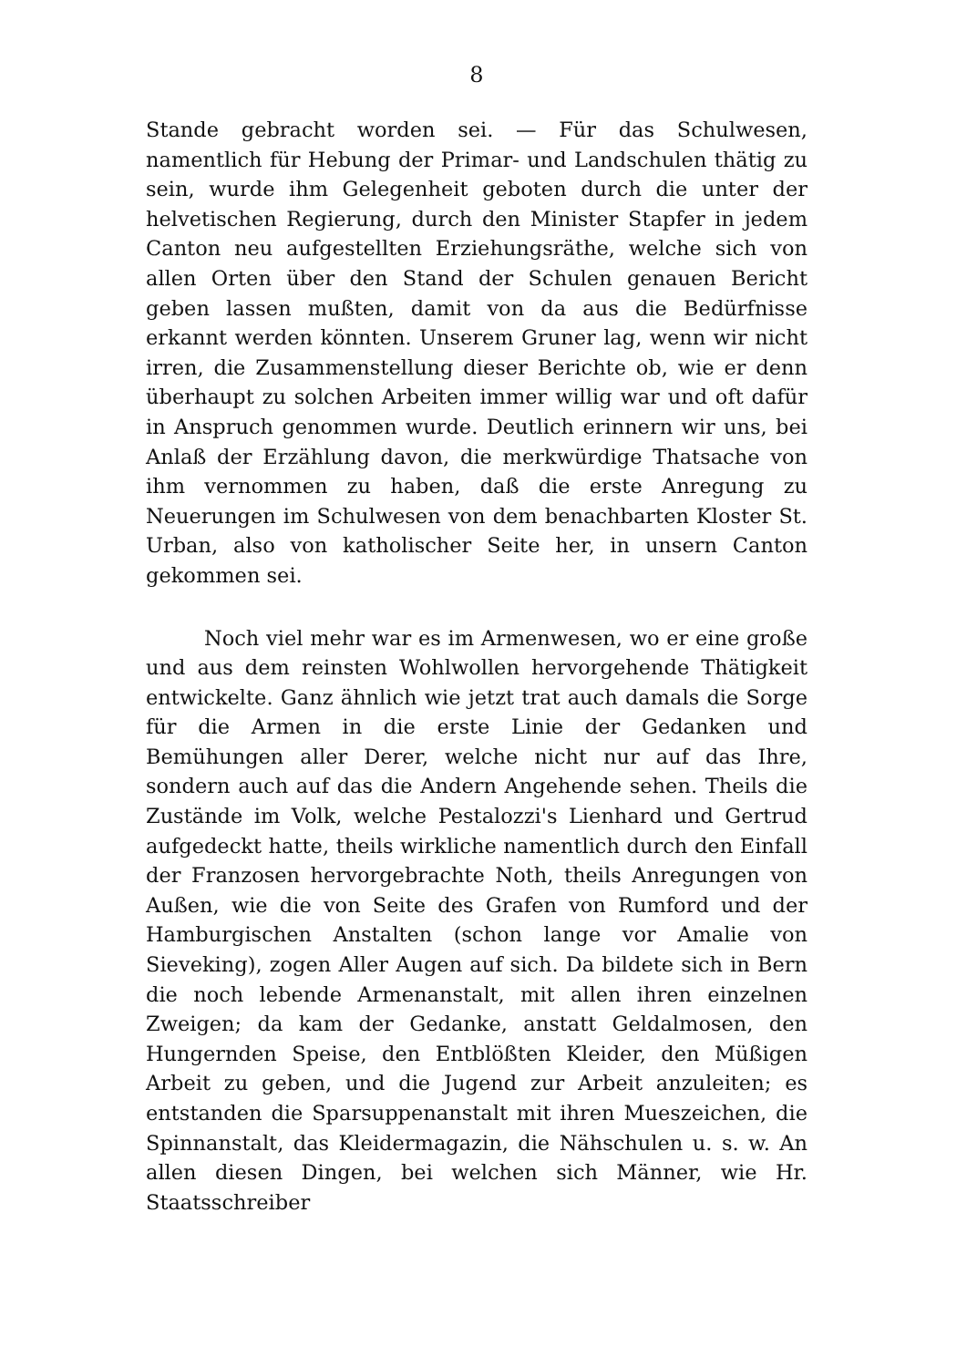8
Stande gebracht worden sei. — Für das Schulwesen, namentlich für Hebung der Primar- und Landschulen thätig zu sein, wurde ihm Gelegenheit geboten durch die unter der helvetischen Regierung, durch den Minister Stapfer in jedem Canton neu aufgestellten Erziehungsräthe, welche sich von allen Orten über den Stand der Schulen genauen Bericht geben lassen mußten, damit von da aus die Bedürfnisse erkannt werden könnten. Unserem Gruner lag, wenn wir nicht irren, die Zusammenstellung dieser Berichte ob, wie er denn überhaupt zu solchen Arbeiten immer willig war und oft dafür in Anspruch genommen wurde. Deutlich erinnern wir uns, bei Anlaß der Erzählung davon, die merkwürdige Thatsache von ihm vernommen zu haben, daß die erste Anregung zu Neuerungen im Schulwesen von dem benachbarten Kloster St. Urban, also von katholischer Seite her, in unsern Canton gekommen sei.
Noch viel mehr war es im Armenwesen, wo er eine große und aus dem reinsten Wohlwollen hervorgehende Thätigkeit entwickelte. Ganz ähnlich wie jetzt trat auch damals die Sorge für die Armen in die erste Linie der Gedanken und Bemühungen aller Derer, welche nicht nur auf das Ihre, sondern auch auf das die Andern Angehende sehen. Theils die Zustände im Volk, welche Pestalozzi's Lienhard und Gertrud aufgedeckt hatte, theils wirkliche namentlich durch den Einfall der Franzosen hervorgebrachte Noth, theils Anregungen von Außen, wie die von Seite des Grafen von Rumford und der Hamburgischen Anstalten (schon lange vor Amalie von Sieveking), zogen Aller Augen auf sich. Da bildete sich in Bern die noch lebende Armenanstalt, mit allen ihren einzelnen Zweigen; da kam der Gedanke, anstatt Geldalmosen, den Hungernden Speise, den Entblößten Kleider, den Müßigen Arbeit zu geben, und die Jugend zur Arbeit anzuleiten; es entstanden die Sparsuppenanstalt mit ihren Mueszeichen, die Spinnanstalt, das Kleidermagazin, die Nähschulen u. s. w. An allen diesen Dingen, bei welchen sich Männer, wie Hr. Staatsschreiber